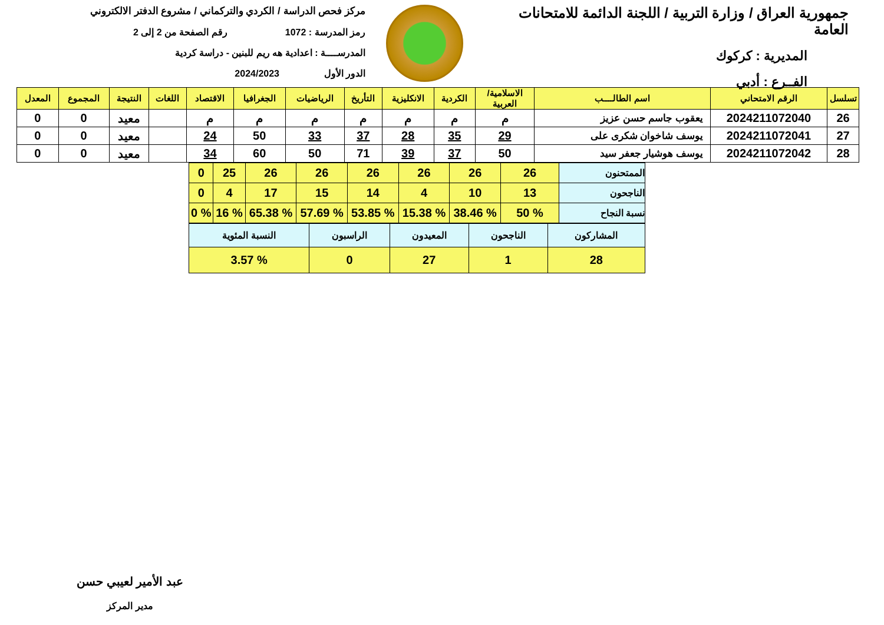جمهورية العراق / وزارة التربية / اللجنة الدائمة للامتحانات العامة
المديرية : كركوك
الفــرع : أدبي
مركز فحص الدراسة / الكردي والتركماني / مشروع الدفتر الالكتروني
رمز المدرسة : 1072 رقم الصفحة من 2 إلى 2
المدرســــة : اعدادية هه ريم للبنين - دراسة كردية
الدور الأول 2024/2023
| تسلسل | الرقم الامتحاني | اسم الطالــــب | الاسلامية/العربية | الكردية | الانكليزية | التأريخ | الرياضيات | الجغرافيا | الاقتصاد | اللغات | النتيجة | المجموع | المعدل |
| --- | --- | --- | --- | --- | --- | --- | --- | --- | --- | --- | --- | --- | --- |
| 26 | 2024211072040 | يعقوب جاسم حسن عزيز | م | م | م | م | م | م | م | | معيد | 0 | 0 |
| 27 | 2024211072041 | يوسف شاخوان شكرى على | 29 | 35 | 28 | 37 | 33 | 50 | 24 | | معيد | 0 | 0 |
| 28 | 2024211072042 | يوسف هوشيار جعفر سيد | 50 | 37 | 39 | 71 | 50 | 60 | 34 | | معيد | 0 | 0 |
| الممتحنون | 26 | 26 | 26 | 26 | 26 | 26 | 25 | 0 |
| الناجحون | 13 | 10 | 4 | 14 | 15 | 17 | 4 | 0 |
| نسبة النجاح | % 50 | % 38.46 | % 15.38 | % 53.85 | % 57.69 | % 65.38 | % 16 | % 0 |
| المشاركون | الناجحون | المعيدون | الراسبون | النسبة المئوية |
| 28 | 1 | 27 | 0 | % 3.57 |
عبد الأمير لعيبي حسن
مدير المركز